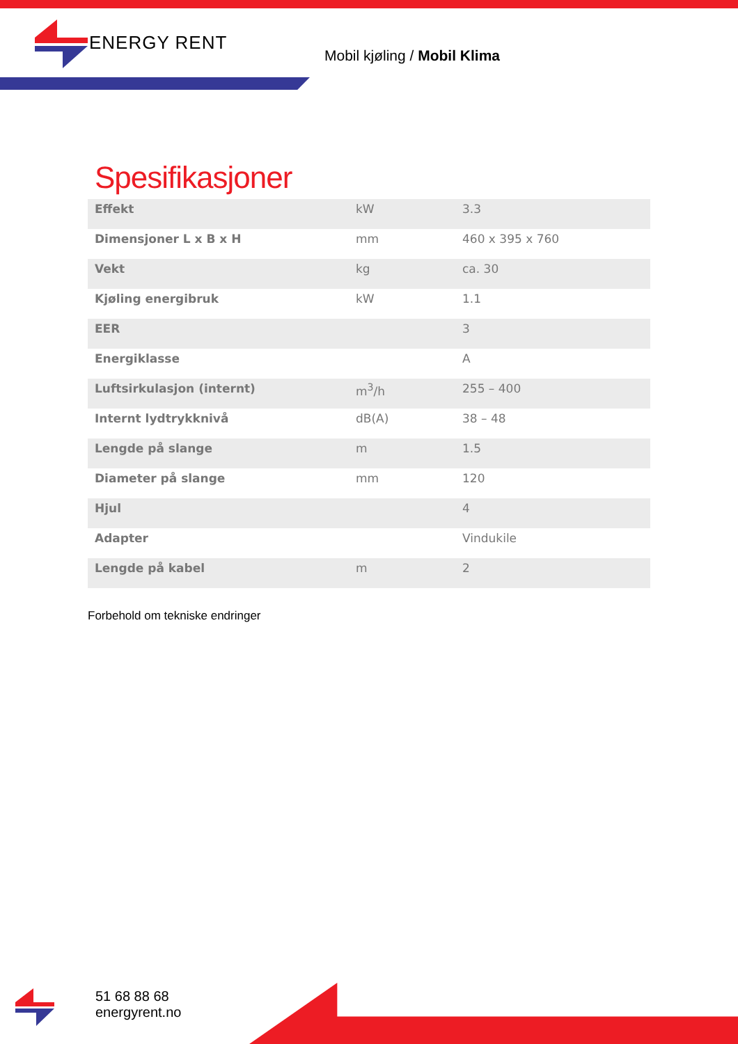ENERGY RENT
Mobil kjøling / Mobil Klima
Spesifikasjoner
| Effekt | kW | 3.3 |
| Dimensjoner L x B x H | mm | 460 x 395 x 760 |
| Vekt | kg | ca. 30 |
| Kjøling energibruk | kW | 1.1 |
| EER | | 3 |
| Energiklasse | | A |
| Luftsirkulasjon (internt) | m<sup>3</sup>/h | 255 – 400 |
| Internt lydtrykknivå | dB(A) | 38 – 48 |
| Lengde på slange | m | 1.5 |
| Diameter på slange | mm | 120 |
| Hjul | | 4 |
| Adapter | | Vindukile |
| Lengde på kabel | m | 2 |
Forbehold om tekniske endringer
51 68 88 68
energyrent.no